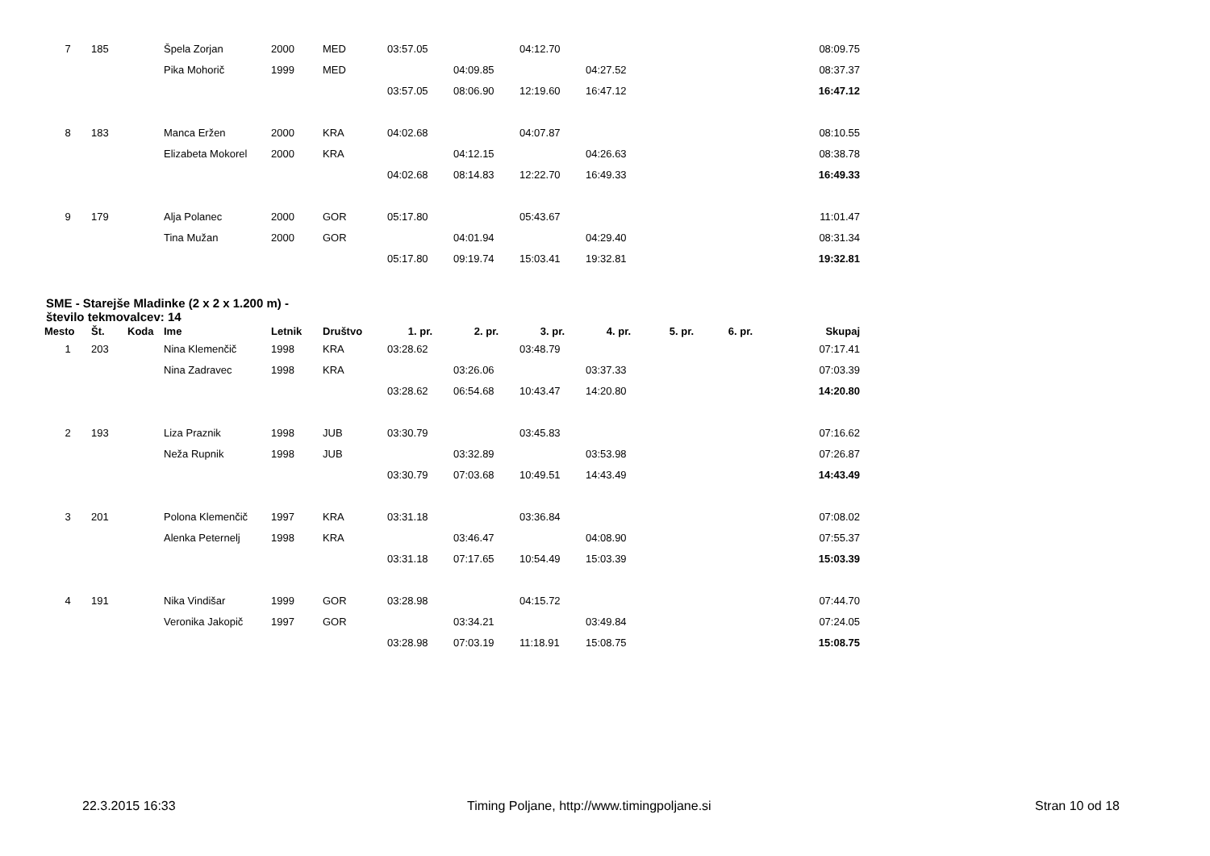| 7 | 185 | | Špela Zorjan | 2000 | MED | 03:57.05 | | 04:12.70 | | | | 08:09.75 |
| | | | Pika Mohorič | 1999 | MED | | 04:09.85 | | 04:27.52 | | | 08:37.37 |
| | | | | | | 03:57.05 | 08:06.90 | 12:19.60 | 16:47.12 | | | 16:47.12 |
| 8 | 183 | | Manca Eržen | 2000 | KRA | 04:02.68 | | 04:07.87 | | | | 08:10.55 |
| | | | Elizabeta Mokorel | 2000 | KRA | | 04:12.15 | | 04:26.63 | | | 08:38.78 |
| | | | | | | 04:02.68 | 08:14.83 | 12:22.70 | 16:49.33 | | | 16:49.33 |
| 9 | 179 | | Alja Polanec | 2000 | GOR | 05:17.80 | | 05:43.67 | | | | 11:01.47 |
| | | | Tina Mužan | 2000 | GOR | | 04:01.94 | | 04:29.40 | | | 08:31.34 |
| | | | | | | 05:17.80 | 09:19.74 | 15:03.41 | 19:32.81 | | | 19:32.81 |
SME - Starejše Mladinke (2 x 2 x 1.200 m) -
število tekmovalcev: 14
| Mesto | Št. | Koda | Ime | Letnik | Društvo | 1. pr. | 2. pr. | 3. pr. | 4. pr. | 5. pr. | 6. pr. | Skupaj |
| --- | --- | --- | --- | --- | --- | --- | --- | --- | --- | --- | --- | --- |
| 1 | 203 | | Nina Klemenčič | 1998 | KRA | 03:28.62 | | 03:48.79 | | | | 07:17.41 |
| | | | Nina Zadravec | 1998 | KRA | | 03:26.06 | | 03:37.33 | | | 07:03.39 |
| | | | | | | 03:28.62 | 06:54.68 | 10:43.47 | 14:20.80 | | | 14:20.80 |
| 2 | 193 | | Liza Praznik | 1998 | JUB | 03:30.79 | | 03:45.83 | | | | 07:16.62 |
| | | | Neža Rupnik | 1998 | JUB | | 03:32.89 | | 03:53.98 | | | 07:26.87 |
| | | | | | | 03:30.79 | 07:03.68 | 10:49.51 | 14:43.49 | | | 14:43.49 |
| 3 | 201 | | Polona Klemenčič | 1997 | KRA | 03:31.18 | | 03:36.84 | | | | 07:08.02 |
| | | | Alenka Peternelj | 1998 | KRA | | 03:46.47 | | 04:08.90 | | | 07:55.37 |
| | | | | | | 03:31.18 | 07:17.65 | 10:54.49 | 15:03.39 | | | 15:03.39 |
| 4 | 191 | | Nika Vindišar | 1999 | GOR | 03:28.98 | | 04:15.72 | | | | 07:44.70 |
| | | | Veronika Jakopič | 1997 | GOR | | 03:34.21 | | 03:49.84 | | | 07:24.05 |
| | | | | | | 03:28.98 | 07:03.19 | 11:18.91 | 15:08.75 | | | 15:08.75 |
22.3.2015 16:33 Timing Poljane, http://www.timingpoljane.si Stran 10 od 18